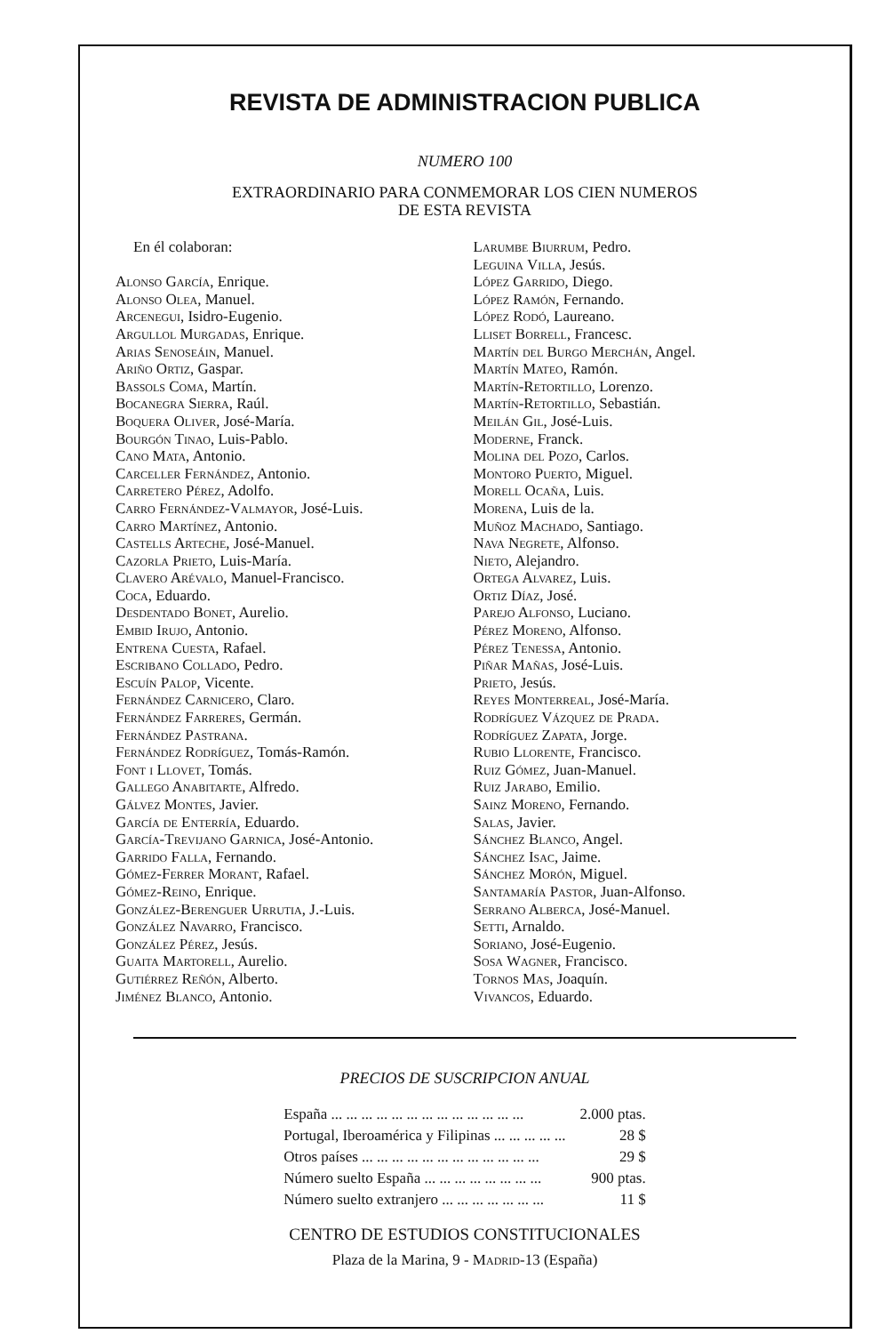REVISTA DE ADMINISTRACION PUBLICA
NUMERO 100
EXTRAORDINARIO PARA CONMEMORAR LOS CIEN NUMEROS
DE ESTA REVISTA
En él colaboran:
Alonso García, Enrique.
Alonso Olea, Manuel.
Arcenegui, Isidro-Eugenio.
Argullol Murgadas, Enrique.
Arias Senoseáin, Manuel.
Ariño Ortiz, Gaspar.
Bassols Coma, Martín.
Bocanegra Sierra, Raúl.
Boquera Oliver, José-María.
Bourgón Tinao, Luis-Pablo.
Cano Mata, Antonio.
Carceller Fernández, Antonio.
Carretero Pérez, Adolfo.
Carro Fernández-Valmayor, José-Luis.
Carro Martínez, Antonio.
Castells Arteche, José-Manuel.
Cazorla Prieto, Luis-María.
Clavero Arévalo, Manuel-Francisco.
Coca, Eduardo.
Desdentado Bonet, Aurelio.
Embid Irujo, Antonio.
Entrena Cuesta, Rafael.
Escribano Collado, Pedro.
Escuín Palop, Vicente.
Fernández Carnicero, Claro.
Fernández Farreres, Germán.
Fernández Pastrana.
Fernández Rodríguez, Tomás-Ramón.
Font i Llovet, Tomás.
Gallego Anabitarte, Alfredo.
Gálvez Montes, Javier.
García de Enterría, Eduardo.
García-Trevijano Garnica, José-Antonio.
Garrido Falla, Fernando.
Gómez-Ferrer Morant, Rafael.
Gómez-Reino, Enrique.
González-Berenguer Urrutia, J.-Luis.
González Navarro, Francisco.
González Pérez, Jesús.
Guaita Martorell, Aurelio.
Gutiérrez Reñón, Alberto.
Jiménez Blanco, Antonio.
Larumbe Biurrum, Pedro.
Leguina Villa, Jesús.
López Garrido, Diego.
López Ramón, Fernando.
López Rodó, Laureano.
Lliset Borrell, Francesc.
Martín del Burgo Merchán, Angel.
Martín Mateo, Ramón.
Martín-Retortillo, Lorenzo.
Martín-Retortillo, Sebastián.
Meilán Gil, José-Luis.
Moderne, Franck.
Molina del Pozo, Carlos.
Montoro Puerto, Miguel.
Morell Ocaña, Luis.
Morena, Luis de la.
Muñoz Machado, Santiago.
Nava Negrete, Alfonso.
Nieto, Alejandro.
Ortega Alvarez, Luis.
Ortiz Díaz, José.
Parejo Alfonso, Luciano.
Pérez Moreno, Alfonso.
Pérez Tenessa, Antonio.
Piñar Mañas, José-Luis.
Prieto, Jesús.
Reyes Monterreal, José-María.
Rodríguez Vázquez de Prada.
Rodríguez Zapata, Jorge.
Rubio Llorente, Francisco.
Ruiz Gómez, Juan-Manuel.
Ruiz Jarabo, Emilio.
Sainz Moreno, Fernando.
Salas, Javier.
Sánchez Blanco, Angel.
Sánchez Isac, Jaime.
Sánchez Morón, Miguel.
Santamaría Pastor, Juan-Alfonso.
Serrano Alberca, José-Manuel.
Setti, Arnaldo.
Soriano, José-Eugenio.
Sosa Wagner, Francisco.
Tornos Mas, Joaquín.
Vivancos, Eduardo.
PRECIOS DE SUSCRIPCION ANUAL
| España ... ... ... ... ... ... ... ... ... ... ... ... ... | 2.000 ptas. |
| Portugal, Iberoamérica y Filipinas ... ... ... ... ... | 28 $ |
| Otros países ... ... ... ... ... ... ... ... ... ... ... ... | 29 $ |
| Número suelto España ... ... ... ... ... ... ... ... | 900 ptas. |
| Número suelto extranjero ... ... ... ... ... ... ... | 11 $ |
CENTRO DE ESTUDIOS CONSTITUCIONALES
Plaza de la Marina, 9 - Madrid-13 (España)